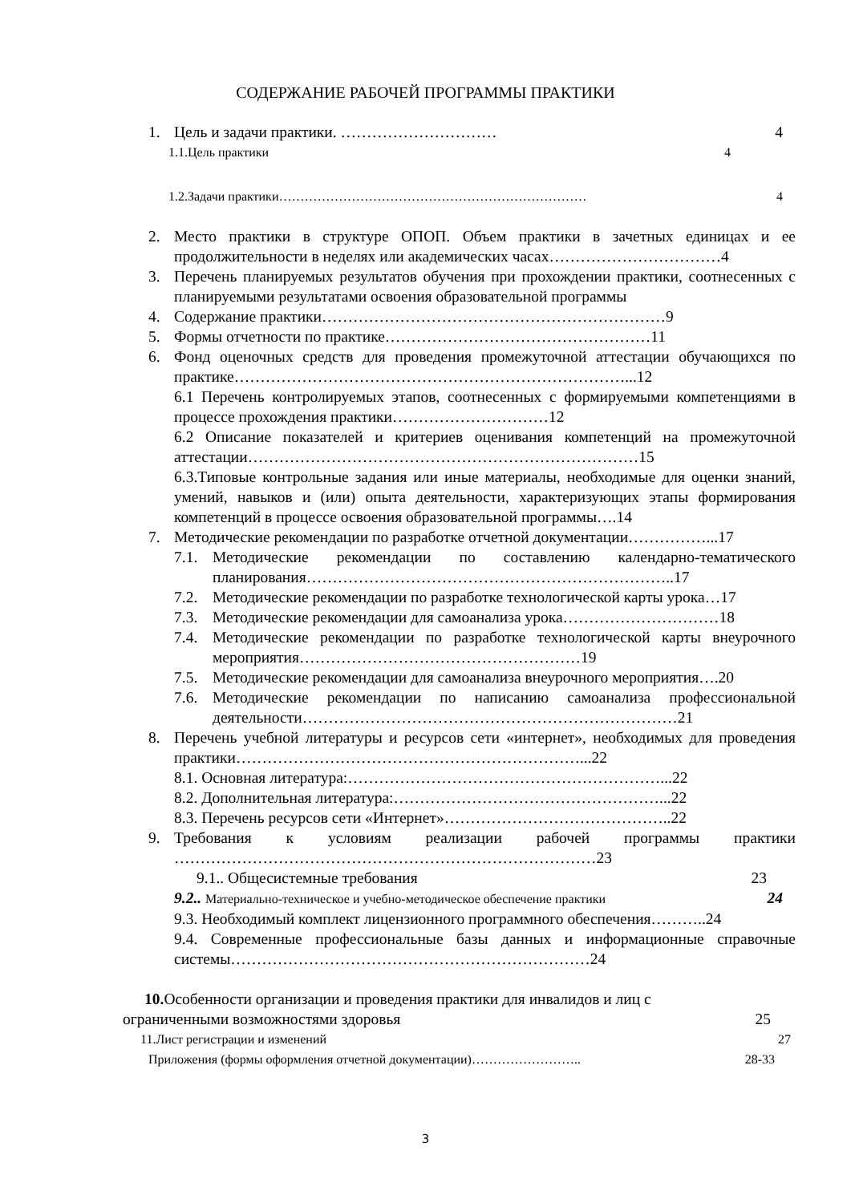СОДЕРЖАНИЕ РАБОЧЕЙ ПРОГРАММЫ ПРАКТИКИ
1. Цель и задачи практики. ………………………… 4
1.1.Цель практики 4
1.2.Задачи практики……………………………………………………………… 4
2. Место практики в структуре ОПОП. Объем практики в зачетных единицах и ее продолжительности в неделях или академических часах……………………………4
3. Перечень планируемых результатов обучения при прохождении практики, соотнесенных с планируемыми результатами освоения образовательной программы
4. Содержание практики…………………………………………………………9
5. Формы отчетности по практике……………………………………………11
6. Фонд оценочных средств для проведения промежуточной аттестации обучающихся по практике…………………………………………………………………...12
6.1 Перечень контролируемых этапов, соотнесенных с формируемыми компетенциями в процессе прохождения практики…………………………12
6.2 Описание показателей и критериев оценивания компетенций на промежуточной аттестации…………………………………………………………………15
6.3.Типовые контрольные задания или иные материалы, необходимые для оценки знаний, умений, навыков и (или) опыта деятельности, характеризующих этапы формирования компетенций в процессе освоения образовательной программы….14
7. Методические рекомендации по разработке отчетной документации……………...17
7.1. Методические рекомендации по составлению календарно-тематического планирования……………………………………………………………..17
7.2. Методические рекомендации по разработке технологической карты урока…17
7.3. Методические рекомендации для самоанализа урока…………………………18
7.4. Методические рекомендации по разработке технологической карты внеурочного мероприятия………………………………………………19
7.5. Методические рекомендации для самоанализа внеурочного мероприятия….20
7.6. Методические рекомендации по написанию самоанализа профессиональной деятельности………………………………………………………………21
8. Перечень учебной литературы и ресурсов сети «интернет», необходимых для проведения практики…………………………………………………………...22
8.1. Основная литература:……………………………………………………...22
8.2. Дополнительная литература:……………………………………………...22
8.3. Перечень ресурсов сети «Интернет»……………………………………..22
9. Требования к условиям реализации рабочей программы практики ………………………………………………………………………23
9.1.. Общесистемные требования 23
9.2.. Материально-техническое и учебно-методическое обеспечение практики 24
9.3. Необходимый комплект лицензионного программного обеспечения………..24
9.4. Современные профессиональные базы данных и информационные справочные системы……………………………………………………………24
10. Особенности организации и проведения практики для инвалидов и лиц с
ограниченными возможностями здоровья 25
11.Лист регистрации и изменений 27
Приложения (формы оформления отчетной документации)…………………….. 28-33
3